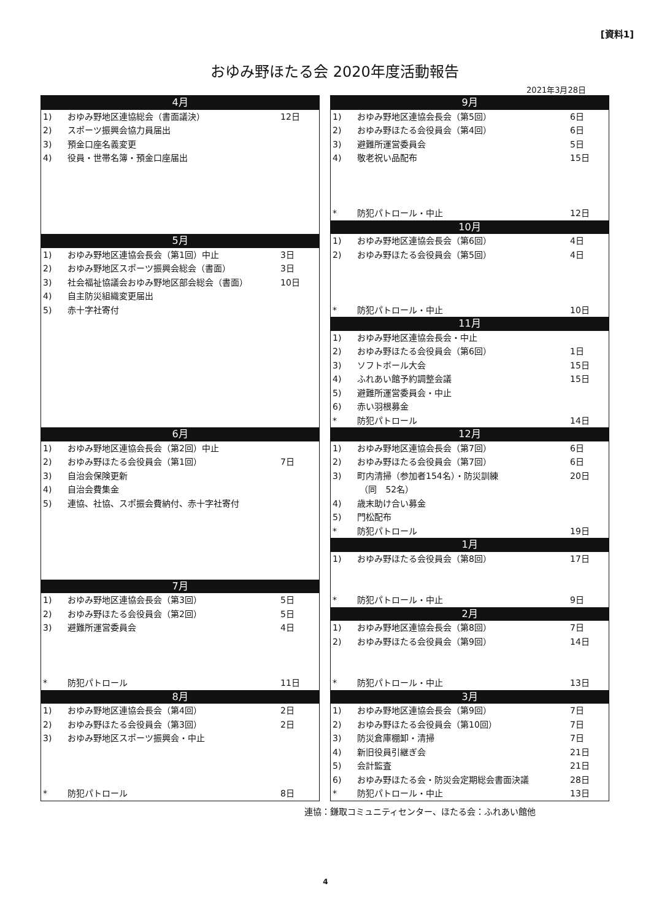[資料1]
おゆみ野ほたる会 2020年度活動報告
2021年3月28日
| 4月 | | |
| --- | --- | --- |
| 1) | おゆみ野地区連協総会（書面議決） | 12日 |
| 2) | スポーツ振興会協力員届出 | |
| 3) | 預金口座名義変更 | |
| 4) | 役員・世帯名簿・預金口座届出 | |
| 5月 | | |
| 1) | おゆみ野地区連協会長会（第1回）中止 | 3日 |
| 2) | おゆみ野地区スポーツ振興会総会（書面） | 3日 |
| 3) | 社会福祉協議会おゆみ野地区部会総会（書面） | 10日 |
| 4) | 自主防災組織変更届出 | |
| 5) | 赤十字社寄付 | |
| 6月 | | |
| 1) | おゆみ野地区連協会長会（第2回）中止 | |
| 2) | おゆみ野ほたる会役員会（第1回） | 7日 |
| 3) | 自治会保険更新 | |
| 4) | 自治会費集金 | |
| 5) | 連協、社協、スポ振会費納付、赤十字社寄付 | |
| 7月 | | |
| 1) | おゆみ野地区連協会長会（第3回） | 5日 |
| 2) | おゆみ野ほたる会役員会（第2回） | 5日 |
| 3) | 避難所運営委員会 | 4日 |
| * | 防犯パトロール | 11日 |
| 8月 | | |
| 1) | おゆみ野地区連協会長会（第4回） | 2日 |
| 2) | おゆみ野ほたる会役員会（第3回） | 2日 |
| 3) | おゆみ野地区スポーツ振興会・中止 | |
| * | 防犯パトロール | 8日 |
| 9月 | | |
| --- | --- | --- |
| 1) | おゆみ野地区連協会長会（第5回） | 6日 |
| 2) | おゆみ野ほたる会役員会（第4回） | 6日 |
| 3) | 避難所運営委員会 | 5日 |
| 4) | 敬老祝い品配布 | 15日 |
| * | 防犯パトロール・中止 | 12日 |
| 10月 | | |
| 1) | おゆみ野地区連協会長会（第6回） | 4日 |
| 2) | おゆみ野ほたる会役員会（第5回） | 4日 |
| * | 防犯パトロール・中止 | 10日 |
| 11月 | | |
| 1) | おゆみ野地区連協会長会・中止 | |
| 2) | おゆみ野ほたる会役員会（第6回） | 1日 |
| 3) | ソフトボール大会 | 15日 |
| 4) | ふれあい館予約調整会議 | 15日 |
| 5) | 避難所運営委員会・中止 | |
| 6) | 赤い羽根募金 | |
| * | 防犯パトロール | 14日 |
| 12月 | | |
| 1) | おゆみ野地区連協会長会（第7回） | 6日 |
| 2) | おゆみ野ほたる会役員会（第7回） | 6日 |
| 3) | 町内清掃（参加者154名）・防災訓練 | 20日 |
| | （同 52名） | |
| 4) | 歳末助け合い募金 | |
| 5) | 門松配布 | |
| * | 防犯パトロール | 19日 |
| 1月 | | |
| 1) | おゆみ野ほたる会役員会（第8回） | 17日 |
| * | 防犯パトロール・中止 | 9日 |
| 2月 | | |
| 1) | おゆみ野地区連協会長会（第8回） | 7日 |
| 2) | おゆみ野ほたる会役員会（第9回） | 14日 |
| * | 防犯パトロール・中止 | 13日 |
| 3月 | | |
| 1) | おゆみ野地区連協会長会（第9回） | 7日 |
| 2) | おゆみ野ほたる会役員会（第10回） | 7日 |
| 3) | 防災倉庫棚卸・清掃 | 7日 |
| 4) | 新旧役員引継ぎ会 | 21日 |
| 5) | 会計監査 | 21日 |
| 6) | おゆみ野ほたる会・防災会定期総会書面決議 | 28日 |
| * | 防犯パトロール・中止 | 13日 |
連協：鎌取コミュニティセンター、ほたる会：ふれあい館他
4